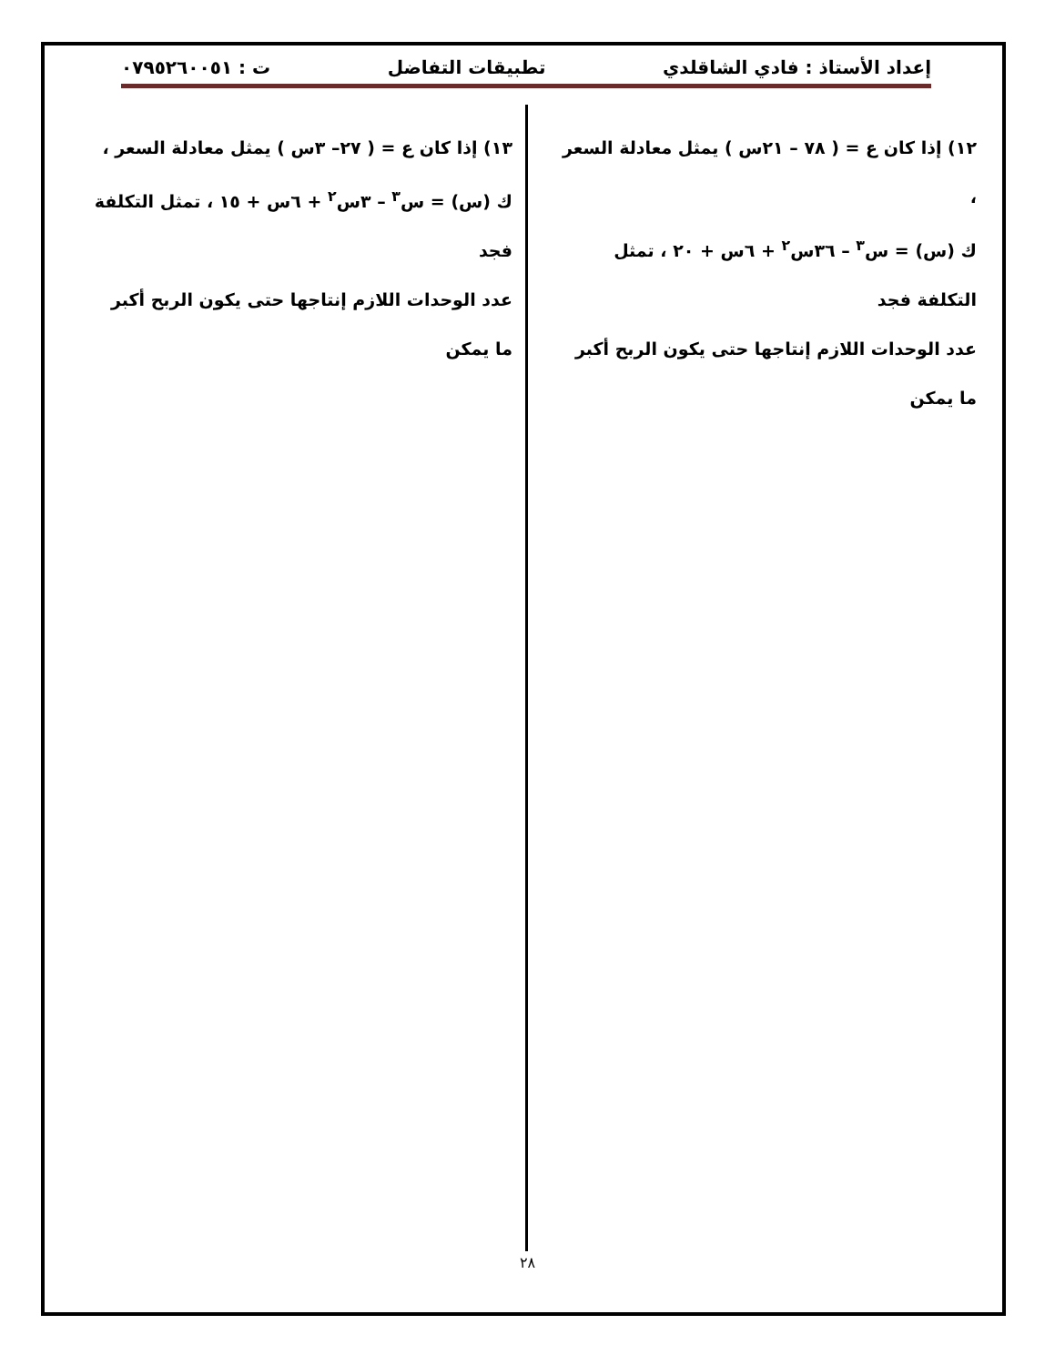إعداد الأستاذ : فادي الشاقلدي تطبيقات التفاضل ت : ٠٧٩٥٢٦٠٠٥١
١٢) إذا كان ع = ( ٧٨ – ٢١س ) يمثل معادلة السعر ،
ك (س) = س<sup>٣</sup> – ٣٦س<sup>٢</sup> + ٦س + ٢٠ ، تمثل التكلفة فجد
عدد الوحدات اللازم إنتاجها حتى يكون الربح أكبر ما يمكن
١٣) إذا كان ع = ( ٢٧– ٣س ) يمثل معادلة السعر ،
ك (س) = س<sup>٣</sup> – ٣س<sup>٢</sup> + ٦س + ١٥ ، تمثل التكلفة فجد
عدد الوحدات اللازم إنتاجها حتى يكون الربح أكبر ما يمكن
٢٨